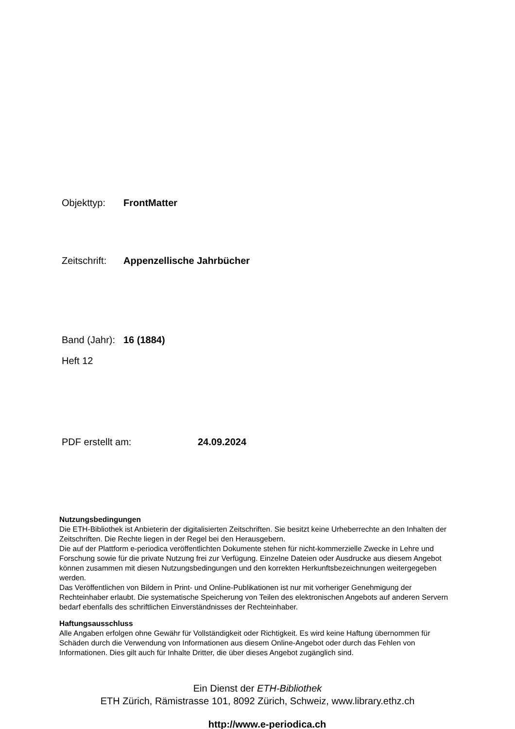Objekttyp: FrontMatter
Zeitschrift: Appenzellische Jahrbücher
Band (Jahr): 16 (1884)
Heft 12
PDF erstellt am: 24.09.2024
Nutzungsbedingungen
Die ETH-Bibliothek ist Anbieterin der digitalisierten Zeitschriften. Sie besitzt keine Urheberrechte an den Inhalten der Zeitschriften. Die Rechte liegen in der Regel bei den Herausgebern.
Die auf der Plattform e-periodica veröffentlichten Dokumente stehen für nicht-kommerzielle Zwecke in Lehre und Forschung sowie für die private Nutzung frei zur Verfügung. Einzelne Dateien oder Ausdrucke aus diesem Angebot können zusammen mit diesen Nutzungsbedingungen und den korrekten Herkunftsbezeichnungen weitergegeben werden.
Das Veröffentlichen von Bildern in Print- und Online-Publikationen ist nur mit vorheriger Genehmigung der Rechteinhaber erlaubt. Die systematische Speicherung von Teilen des elektronischen Angebots auf anderen Servern bedarf ebenfalls des schriftlichen Einverständnisses der Rechteinhaber.
Haftungsausschluss
Alle Angaben erfolgen ohne Gewähr für Vollständigkeit oder Richtigkeit. Es wird keine Haftung übernommen für Schäden durch die Verwendung von Informationen aus diesem Online-Angebot oder durch das Fehlen von Informationen. Dies gilt auch für Inhalte Dritter, die über dieses Angebot zugänglich sind.
Ein Dienst der ETH-Bibliothek
ETH Zürich, Rämistrasse 101, 8092 Zürich, Schweiz, www.library.ethz.ch
http://www.e-periodica.ch